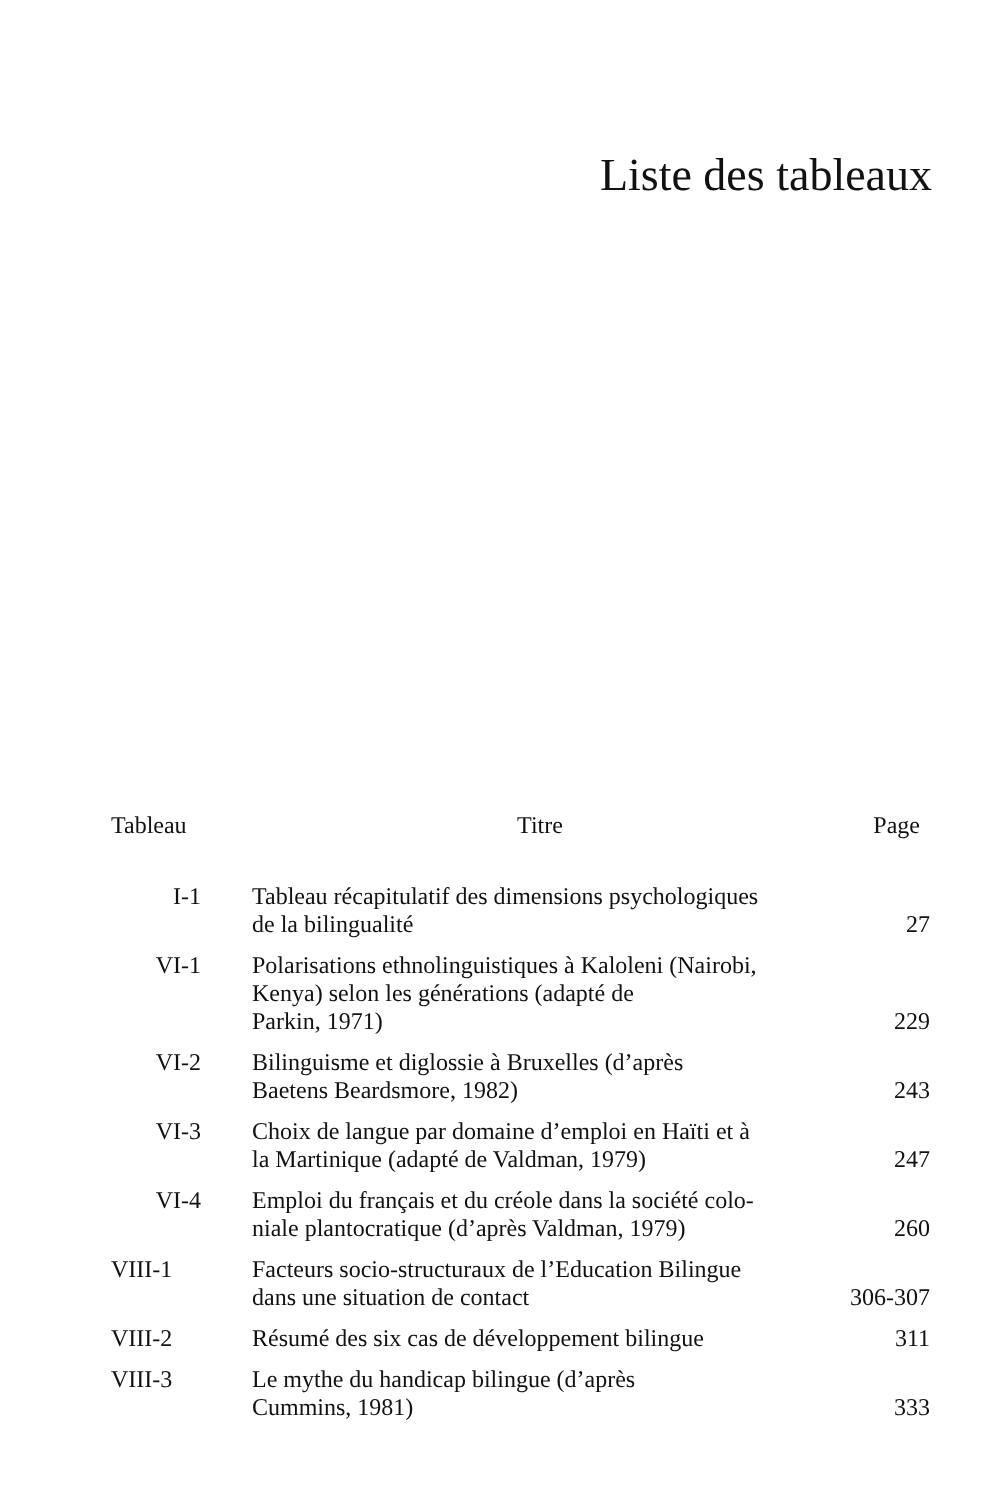Liste des tableaux
| Tableau | Titre | Page |
| --- | --- | --- |
| I-1 | Tableau récapitulatif des dimensions psychologiques de la bilingualité | 27 |
| VI-1 | Polarisations ethnolinguistiques à Kaloleni (Nairobi, Kenya) selon les générations (adapté de Parkin, 1971) | 229 |
| VI-2 | Bilinguisme et diglossie à Bruxelles (d’après Baetens Beardsmore, 1982) | 243 |
| VI-3 | Choix de langue par domaine d’emploi en Haïti et à la Martinique (adapté de Valdman, 1979) | 247 |
| VI-4 | Emploi du français et du créole dans la société colo- niale plantocratique (d’après Valdman, 1979) | 260 |
| VIII-1 | Facteurs socio-structuraux de l’Education Bilingue dans une situation de contact | 306-307 |
| VIII-2 | Résumé des six cas de développement bilingue | 311 |
| VIII-3 | Le mythe du handicap bilingue (d’après Cummins, 1981) | 333 |